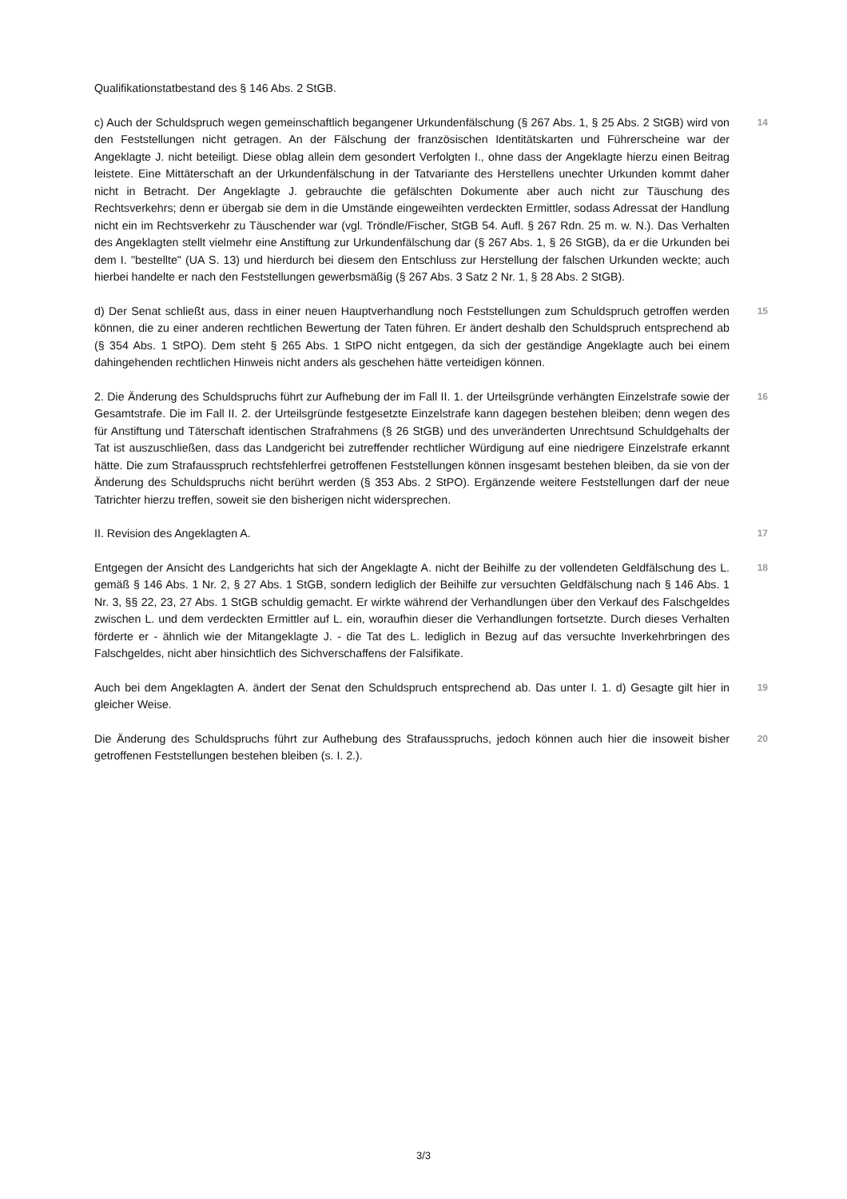Qualifikationstatbestand des § 146 Abs. 2 StGB.
c) Auch der Schuldspruch wegen gemeinschaftlich begangener Urkundenfälschung (§ 267 Abs. 1, § 25 Abs. 2 StGB) wird von den Feststellungen nicht getragen. An der Fälschung der französischen Identitätskarten und Führerscheine war der Angeklagte J. nicht beteiligt. Diese oblag allein dem gesondert Verfolgten I., ohne dass der Angeklagte hierzu einen Beitrag leistete. Eine Mittäterschaft an der Urkundenfälschung in der Tatvariante des Herstellens unechter Urkunden kommt daher nicht in Betracht. Der Angeklagte J. gebrauchte die gefälschten Dokumente aber auch nicht zur Täuschung des Rechtsverkehrs; denn er übergab sie dem in die Umstände eingeweihten verdeckten Ermittler, sodass Adressat der Handlung nicht ein im Rechtsverkehr zu Täuschender war (vgl. Tröndle/Fischer, StGB 54. Aufl. § 267 Rdn. 25 m. w. N.). Das Verhalten des Angeklagten stellt vielmehr eine Anstiftung zur Urkundenfälschung dar (§ 267 Abs. 1, § 26 StGB), da er die Urkunden bei dem I. "bestellte" (UA S. 13) und hierdurch bei diesem den Entschluss zur Herstellung der falschen Urkunden weckte; auch hierbei handelte er nach den Feststellungen gewerbsmäßig (§ 267 Abs. 3 Satz 2 Nr. 1, § 28 Abs. 2 StGB).
14
d) Der Senat schließt aus, dass in einer neuen Hauptverhandlung noch Feststellungen zum Schuldspruch getroffen werden können, die zu einer anderen rechtlichen Bewertung der Taten führen. Er ändert deshalb den Schuldspruch entsprechend ab (§ 354 Abs. 1 StPO). Dem steht § 265 Abs. 1 StPO nicht entgegen, da sich der geständige Angeklagte auch bei einem dahingehenden rechtlichen Hinweis nicht anders als geschehen hätte verteidigen können.
15
2. Die Änderung des Schuldspruchs führt zur Aufhebung der im Fall II. 1. der Urteilsgründe verhängten Einzelstrafe sowie der Gesamtstrafe. Die im Fall II. 2. der Urteilsgründe festgesetzte Einzelstrafe kann dagegen bestehen bleiben; denn wegen des für Anstiftung und Täterschaft identischen Strafrahmens (§ 26 StGB) und des unveränderten Unrechtsund Schuldgehalts der Tat ist auszuschließen, dass das Landgericht bei zutreffender rechtlicher Würdigung auf eine niedrigere Einzelstrafe erkannt hätte. Die zum Strafausspruch rechtsfehlerfrei getroffenen Feststellungen können insgesamt bestehen bleiben, da sie von der Änderung des Schuldspruchs nicht berührt werden (§ 353 Abs. 2 StPO). Ergänzende weitere Feststellungen darf der neue Tatrichter hierzu treffen, soweit sie den bisherigen nicht widersprechen.
16
II. Revision des Angeklagten A.
17
Entgegen der Ansicht des Landgerichts hat sich der Angeklagte A. nicht der Beihilfe zu der vollendeten Geldfälschung des L. gemäß § 146 Abs. 1 Nr. 2, § 27 Abs. 1 StGB, sondern lediglich der Beihilfe zur versuchten Geldfälschung nach § 146 Abs. 1 Nr. 3, §§ 22, 23, 27 Abs. 1 StGB schuldig gemacht. Er wirkte während der Verhandlungen über den Verkauf des Falschgeldes zwischen L. und dem verdeckten Ermittler auf L. ein, woraufhin dieser die Verhandlungen fortsetzte. Durch dieses Verhalten förderte er - ähnlich wie der Mitangeklagte J. - die Tat des L. lediglich in Bezug auf das versuchte Inverkehrbringen des Falschgeldes, nicht aber hinsichtlich des Sichverschaffens der Falsifikate.
18
Auch bei dem Angeklagten A. ändert der Senat den Schuldspruch entsprechend ab. Das unter I. 1. d) Gesagte gilt hier in gleicher Weise.
19
Die Änderung des Schuldspruchs führt zur Aufhebung des Strafausspruchs, jedoch können auch hier die insoweit bisher getroffenen Feststellungen bestehen bleiben (s. I. 2.).
20
3/3